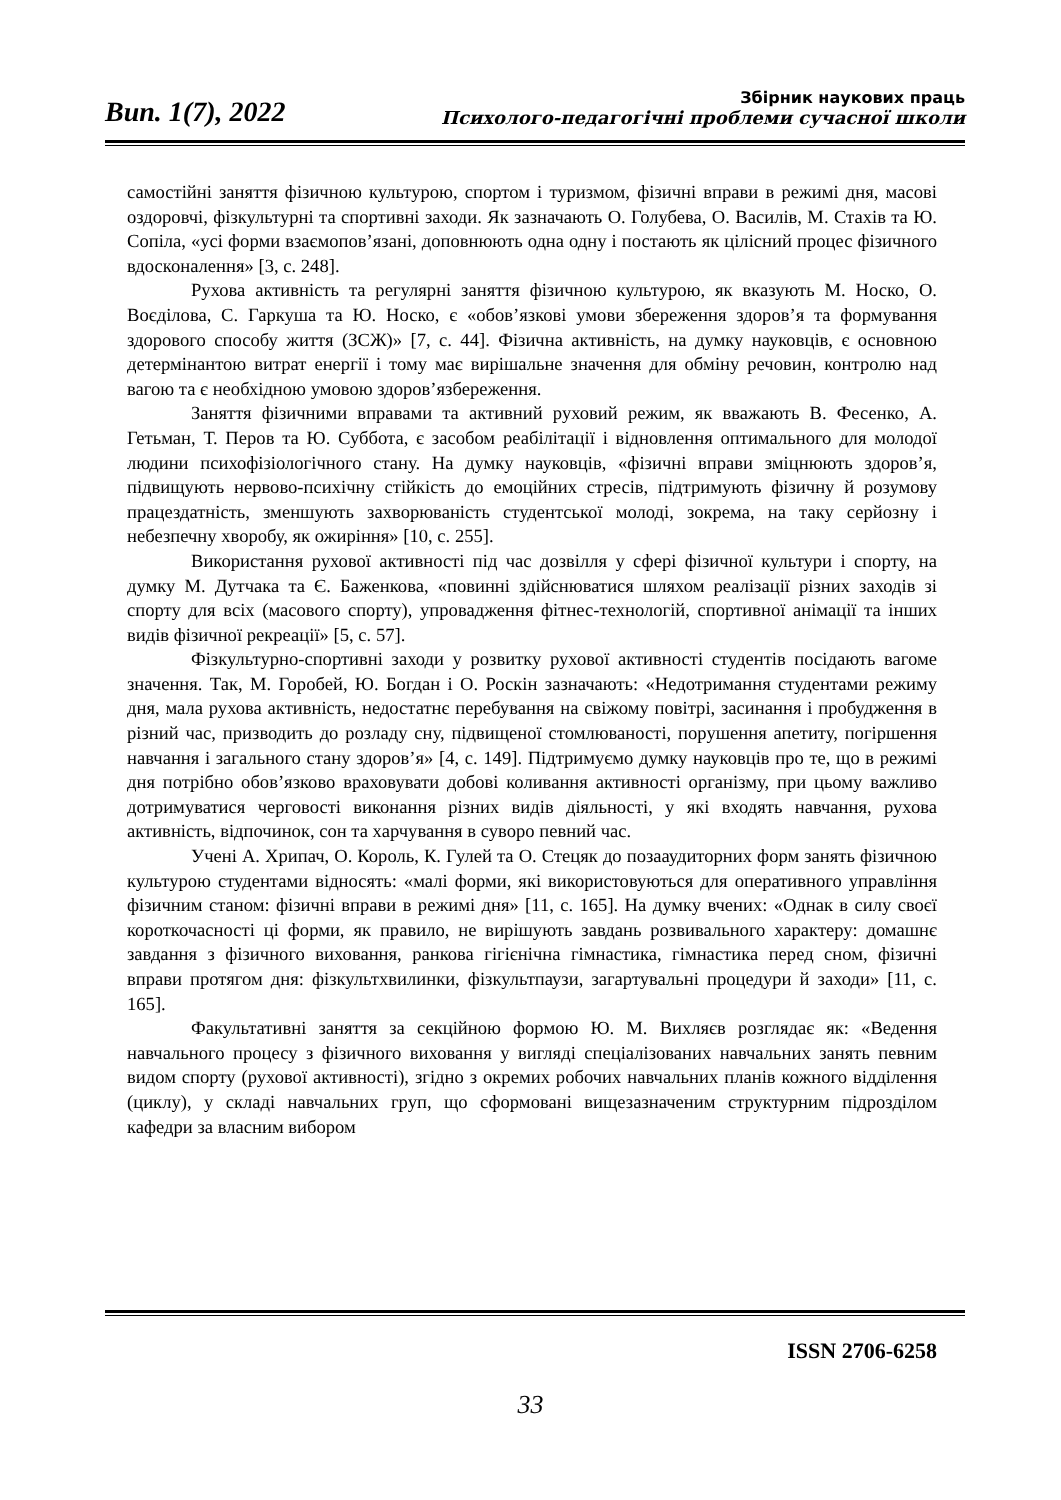Вип. 1(7), 2022
Збірник наукових праць
Психолого-педагогічні проблеми сучасної школи
самостійні заняття фізичною культурою, спортом і туризмом, фізичні вправи в режимі дня, масові оздоровчі, фізкультурні та спортивні заходи. Як зазначають О. Голубева, О. Василів, М. Стахів та Ю. Сопіла, «усі форми взаємопов’язані, доповнюють одна одну і постають як цілісний процес фізичного вдосконалення» [3, с. 248].
Рухова активність та регулярні заняття фізичною культурою, як вказують М. Носко, О. Воєділова, С. Гаркуша та Ю. Носко, є «обов’язкові умови збереження здоров’я та формування здорового способу життя (ЗСЖ)» [7, с. 44]. Фізична активність, на думку науковців, є основною детермінантою витрат енергії і тому має вирішальне значення для обміну речовин, контролю над вагою та є необхідною умовою здоров’язбереження.
Заняття фізичними вправами та активний руховий режим, як вважають В. Фесенко, А. Гетьман, Т. Перов та Ю. Суббота, є засобом реабілітації і відновлення оптимального для молодої людини психофізіологічного стану. На думку науковців, «фізичні вправи зміцнюють здоров’я, підвищують нервово-психічну стійкість до емоційних стресів, підтримують фізичну й розумову працездатність, зменшують захворюваність студентської молоді, зокрема, на таку серйозну і небезпечну хворобу, як ожиріння» [10, с. 255].
Використання рухової активності під час дозвілля у сфері фізичної культури і спорту, на думку М. Дутчака та Є. Баженкова, «повинні здійснюватися шляхом реалізації різних заходів зі спорту для всіх (масового спорту), упровадження фітнес-технологій, спортивної анімації та інших видів фізичної рекреації» [5, с. 57].
Фізкультурно-спортивні заходи у розвитку рухової активності студентів посідають вагоме значення. Так, М. Горобей, Ю. Богдан і О. Роскін зазначають: «Недотримання студентами режиму дня, мала рухова активність, недостатнє перебування на свіжому повітрі, засинання і пробудження в різний час, призводить до розладу сну, підвищеної стомлюваності, порушення апетиту, погіршення навчання і загального стану здоров’я» [4, с. 149]. Підтримуємо думку науковців про те, що в режимі дня потрібно обов’язково враховувати добові коливання активності організму, при цьому важливо дотримуватися черговості виконання різних видів діяльності, у які входять навчання, рухова активність, відпочинок, сон та харчування в суворо певний час.
Учені А. Хрипач, О. Король, К. Гулей та О. Стецяк до позааудиторних форм занять фізичною культурою студентами відносять: «малі форми, які використовуються для оперативного управління фізичним станом: фізичні вправи в режимі дня» [11, с. 165]. На думку вчених: «Однак в силу своєї короткочасності ці форми, як правило, не вирішують завдань розвивального характеру: домашнє завдання з фізичного виховання, ранкова гігієнічна гімнастика, гімнастика перед сном, фізичні вправи протягом дня: фізкультхвилинки, фізкультпаузи, загартувальні процедури й заходи» [11, с. 165].
Факультативні заняття за секційною формою Ю. М. Вихляєв розглядає як: «Ведення навчального процесу з фізичного виховання у вигляді спеціалізованих навчальних занять певним видом спорту (рухової активності), згідно з окремих робочих навчальних планів кожного відділення (циклу), у складі навчальних груп, що сформовані вищезазначеним структурним підрозділом кафедри за власним вибором
ISSN 2706-6258
33